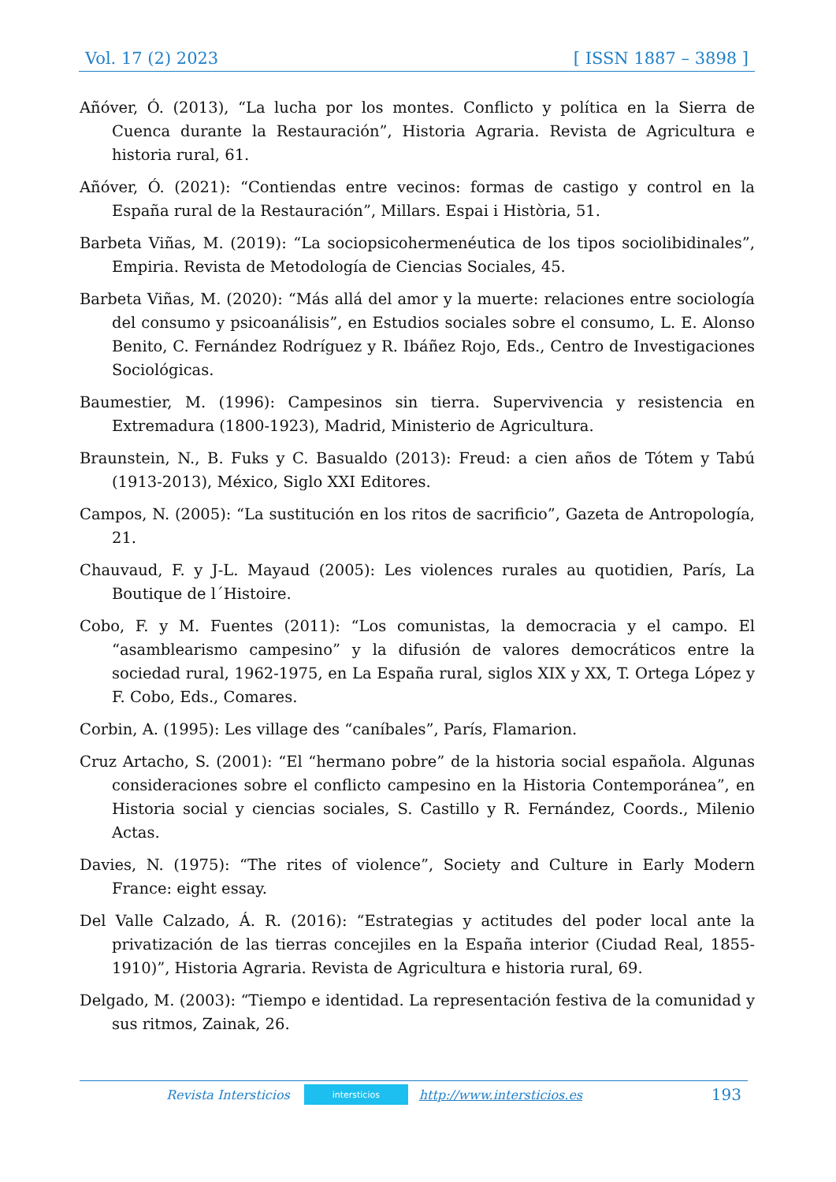Vol. 17 (2) 2023 [ ISSN 1887 – 3898 ]
Añóver, Ó. (2013), “La lucha por los montes. Conflicto y política en la Sierra de Cuenca durante la Restauración”, Historia Agraria. Revista de Agricultura e historia rural, 61.
Añóver, Ó. (2021): “Contiendas entre vecinos: formas de castigo y control en la España rural de la Restauración”, Millars. Espai i Història, 51.
Barbeta Viñas, M. (2019): “La sociopsicohermenéutica de los tipos sociolibidinales”, Empiria. Revista de Metodología de Ciencias Sociales, 45.
Barbeta Viñas, M. (2020): “Más allá del amor y la muerte: relaciones entre sociología del consumo y psicoanálisis”, en Estudios sociales sobre el consumo, L. E. Alonso Benito, C. Fernández Rodríguez y R. Ibáñez Rojo, Eds., Centro de Investigaciones Sociológicas.
Baumestier, M. (1996): Campesinos sin tierra. Supervivencia y resistencia en Extremadura (1800-1923), Madrid, Ministerio de Agricultura.
Braunstein, N., B. Fuks y C. Basualdo (2013): Freud: a cien años de Tótem y Tabú (1913-2013), México, Siglo XXI Editores.
Campos, N. (2005): “La sustitución en los ritos de sacrificio”, Gazeta de Antropología, 21.
Chauvaud, F. y J-L. Mayaud (2005): Les violences rurales au quotidien, París, La Boutique de l´Histoire.
Cobo, F. y M. Fuentes (2011): “Los comunistas, la democracia y el campo. El “asamblearismo campesino” y la difusión de valores democráticos entre la sociedad rural, 1962-1975, en La España rural, siglos XIX y XX, T. Ortega López y F. Cobo, Eds., Comares.
Corbin, A. (1995): Les village des “caníbales”, París, Flamarion.
Cruz Artacho, S. (2001): “El “hermano pobre” de la historia social española. Algunas consideraciones sobre el conflicto campesino en la Historia Contemporánea”, en Historia social y ciencias sociales, S. Castillo y R. Fernández, Coords., Milenio Actas.
Davies, N. (1975): “The rites of violence”, Society and Culture in Early Modern France: eight essay.
Del Valle Calzado, Á. R. (2016): “Estrategias y actitudes del poder local ante la privatización de las tierras concejiles en la España interior (Ciudad Real, 1855-1910)”, Historia Agraria. Revista de Agricultura e historia rural, 69.
Delgado, M. (2003): “Tiempo e identidad. La representación festiva de la comunidad y sus ritmos, Zainak, 26.
Revista Intersticios intersticios http://www.intersticios.es 193